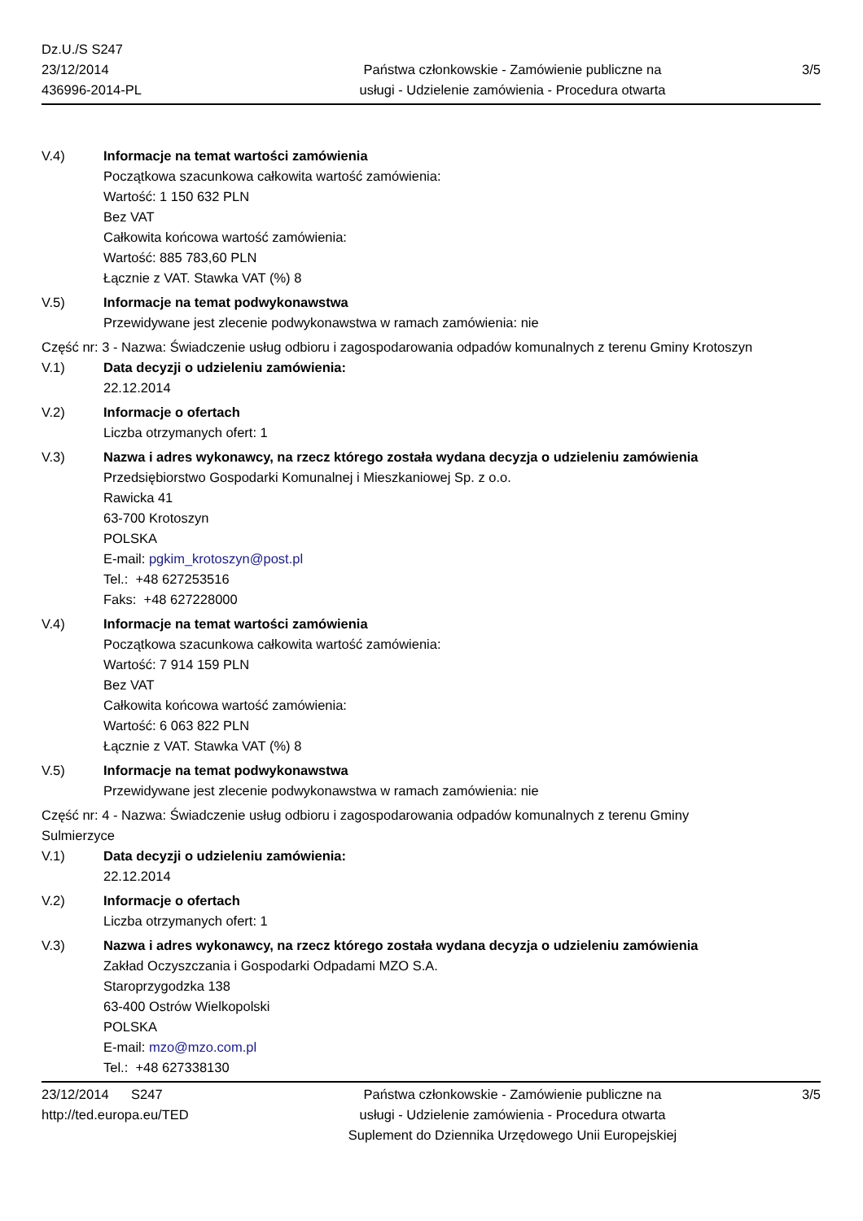Dz.U./S S247
23/12/2014
436996-2014-PL
Państwa członkowskie - Zamówienie publiczne na
usługi - Udzielenie zamówienia - Procedura otwarta
3/5
V.4) Informacje na temat wartości zamówienia
Początkowa szacunkowa całkowita wartość zamówienia:
Wartość: 1 150 632 PLN
Bez VAT
Całkowita końcowa wartość zamówienia:
Wartość: 885 783,60 PLN
Łącznie z VAT. Stawka VAT (%) 8
V.5) Informacje na temat podwykonawstwa
Przewidywane jest zlecenie podwykonawstwa w ramach zamówienia: nie
Część nr: 3 - Nazwa: Świadczenie usług odbioru i zagospodarowania odpadów komunalnych z terenu Gminy Krotoszyn
V.1) Data decyzji o udzieleniu zamówienia:
22.12.2014
V.2) Informacje o ofertach
Liczba otrzymanych ofert: 1
V.3) Nazwa i adres wykonawcy, na rzecz którego została wydana decyzja o udzieleniu zamówienia
Przedsiębiorstwo Gospodarki Komunalnej i Mieszkaniowej Sp. z o.o.
Rawicka 41
63-700 Krotoszyn
POLSKA
E-mail: pgkim_krotoszyn@post.pl
Tel.: +48 627253516
Faks: +48 627228000
V.4) Informacje na temat wartości zamówienia
Początkowa szacunkowa całkowita wartość zamówienia:
Wartość: 7 914 159 PLN
Bez VAT
Całkowita końcowa wartość zamówienia:
Wartość: 6 063 822 PLN
Łącznie z VAT. Stawka VAT (%) 8
V.5) Informacje na temat podwykonawstwa
Przewidywane jest zlecenie podwykonawstwa w ramach zamówienia: nie
Część nr: 4 - Nazwa: Świadczenie usług odbioru i zagospodarowania odpadów komunalnych z terenu Gminy
Sulmierzyce
V.1) Data decyzji o udzieleniu zamówienia:
22.12.2014
V.2) Informacje o ofertach
Liczba otrzymanych ofert: 1
V.3) Nazwa i adres wykonawcy, na rzecz którego została wydana decyzja o udzieleniu zamówienia
Zakład Oczyszczania i Gospodarki Odpadami MZO S.A.
Staroprzygodzka 138
63-400 Ostrów Wielkopolski
POLSKA
E-mail: mzo@mzo.com.pl
Tel.: +48 627338130
23/12/2014 S247
http://ted.europa.eu/TED
Państwa członkowskie - Zamówienie publiczne na
usługi - Udzielenie zamówienia - Procedura otwarta
Suplement do Dziennika Urzędowego Unii Europejskiej
3/5